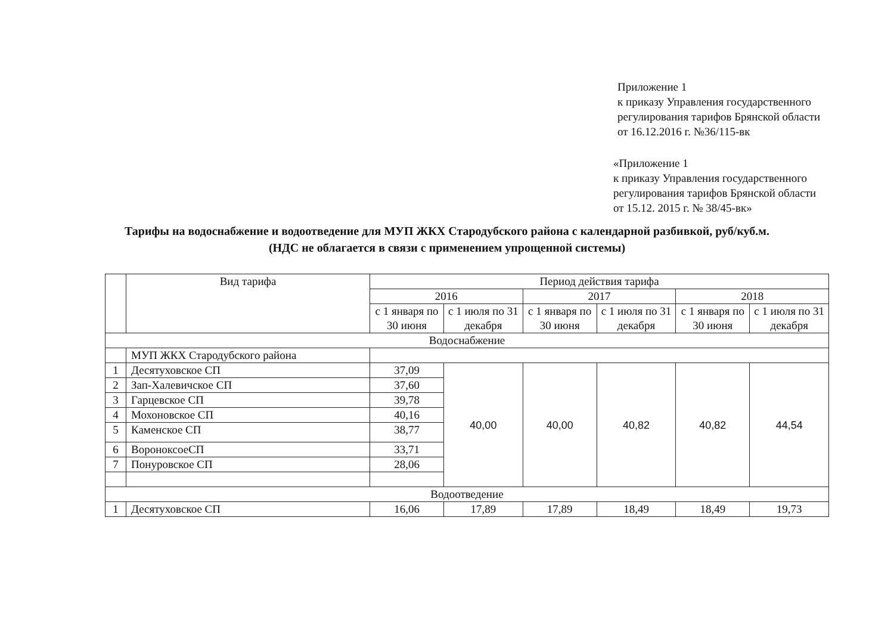Приложение 1
к приказу Управления государственного
регулирования тарифов Брянской области
от 16.12.2016 г. №36/115-вк
«Приложение 1
к приказу Управления государственного
регулирования тарифов Брянской области
от 15.12. 2015 г. № 38/45-вк»
Тарифы на водоснабжение и водоотведение для МУП ЖКХ Стародубского района с календарной разбивкой, руб/куб.м.
(НДС не облагается в связи с применением упрощенной системы)
| | Вид тарифа | Период действия тарифа | | | | | |
| --- | --- | --- | --- | --- | --- | --- | --- |
| | | 2016 | | 2017 | | 2018 | |
| | | с 1 января по 30 июня | с 1 июля по 31 декабря | с 1 января по 30 июня | с 1 июля по 31 декабря | с 1 января по 30 июня | с 1 июля по 31 декабря |
| Водоснабжение | | | | | | | |
| | МУП ЖКХ Стародубского района | | | | | | |
| 1 | Десятуховское СП | 37,09 | 40,00 | 40,00 | 40,82 | 40,82 | 44,54 |
| 2 | Зап-Халевичское СП | 37,60 | | | | | |
| 3 | Гарцевское СП | 39,78 | | | | | |
| 4 | Мохоновское СП | 40,16 | | | | | |
| 5 | Каменское СП | 38,77 | | | | | |
| 6 | ВороноксоеСП | 33,71 | | | | | |
| 7 | Понуровское СП | 28,06 | | | | | |
| Водоотведение | | | | | | | |
| 1 | Десятуховское СП | 16,06 | 17,89 | 17,89 | 18,49 | 18,49 | 19,73 |